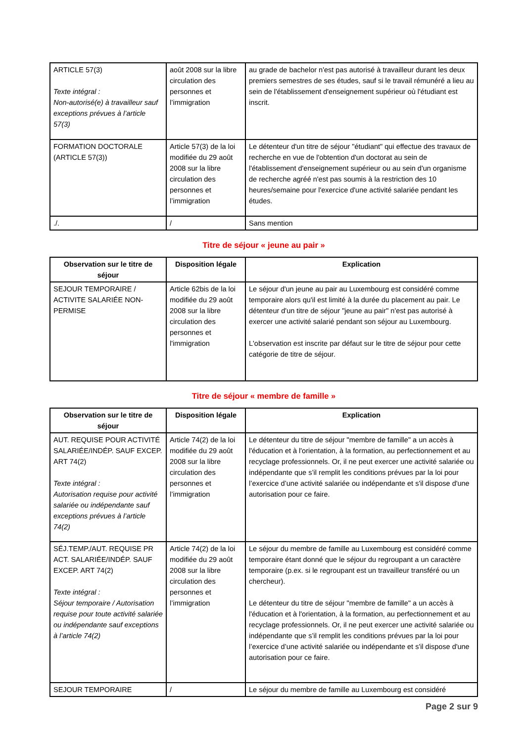| ARTICLE 57(3) Texte intégral : Non-autorisé(e) à travailleur sauf exceptions prévues à l’article 57(3) | août 2008 sur la libre circulation des personnes et l’immigration | au grade de bachelor n'est pas autorisé à travailleur durant les deux premiers semestres de ses études, sauf si le travail rémunéré a lieu au sein de l'établissement d'enseignement supérieur où l'étudiant est inscrit. |
| FORMATION DOCTORALE (ARTICLE 57(3)) | Article 57(3) de la loi modifiée du 29 août 2008 sur la libre circulation des personnes et l’immigration | Le détenteur d'un titre de séjour "étudiant" qui effectue des travaux de recherche en vue de l'obtention d'un doctorat au sein de l'établissement d'enseignement supérieur ou au sein d'un organisme de recherche agréé n'est pas soumis à la restriction des 10 heures/semaine pour l'exercice d'une activité salariée pendant les études. |
| ./. | / | Sans mention |
Titre de séjour « jeune au pair »
| Observation sur le titre de séjour | Disposition légale | Explication |
| --- | --- | --- |
| SEJOUR TEMPORAIRE / ACTIVITE SALARIÉE NON-PERMISE | Article 62bis de la loi modifiée du 29 août 2008 sur la libre circulation des personnes et l'immigration | Le séjour d'un jeune au pair au Luxembourg est considéré comme temporaire alors qu'il est limité à la durée du placement au pair. Le détenteur d'un titre de séjour "jeune au pair" n'est pas autorisé à exercer une activité salarié pendant son séjour au Luxembourg. L'observation est inscrite par défaut sur le titre de séjour pour cette catégorie de titre de séjour. |
Titre de séjour « membre de famille »
| Observation sur le titre de séjour | Disposition légale | Explication |
| --- | --- | --- |
| AUT. REQUISE POUR ACTIVITÉ SALARIÉE/INDÉP. SAUF EXCEP. ART 74(2) Texte intégral : Autorisation requise pour activité salariée ou indépendante sauf exceptions prévues à l’article 74(2) | Article 74(2) de la loi modifiée du 29 août 2008 sur la libre circulation des personnes et l’immigration | Le détenteur du titre de séjour "membre de famille" a un accès à l'éducation et à l'orientation, à la formation, au perfectionnement et au recyclage professionnels. Or, il ne peut exercer une activité salariée ou indépendante que s’il remplit les conditions prévues par la loi pour l’exercice d’une activité salariée ou indépendante et s'il dispose d'une autorisation pour ce faire. |
| SÉJ.TEMP./AUT. REQUISE PR ACT. SALARIÉE/INDÉP. SAUF EXCEP. ART 74(2) Texte intégral : Séjour temporaire / Autorisation requise pour toute activité salariée ou indépendante sauf exceptions à l’article 74(2) | Article 74(2) de la loi modifiée du 29 août 2008 sur la libre circulation des personnes et l’immigration | Le séjour du membre de famille au Luxembourg est considéré comme temporaire étant donné que le séjour du regroupant a un caractère temporaire (p.ex. si le regroupant est un travailleur transféré ou un chercheur). Le détenteur du titre de séjour "membre de famille" a un accès à l'éducation et à l'orientation, à la formation, au perfectionnement et au recyclage professionnels. Or, il ne peut exercer une activité salariée ou indépendante que s’il remplit les conditions prévues par la loi pour l’exercice d’une activité salariée ou indépendante et s'il dispose d'une autorisation pour ce faire. |
| SEJOUR TEMPORAIRE | / | Le séjour du membre de famille au Luxembourg est considéré |
Page 2 sur 9